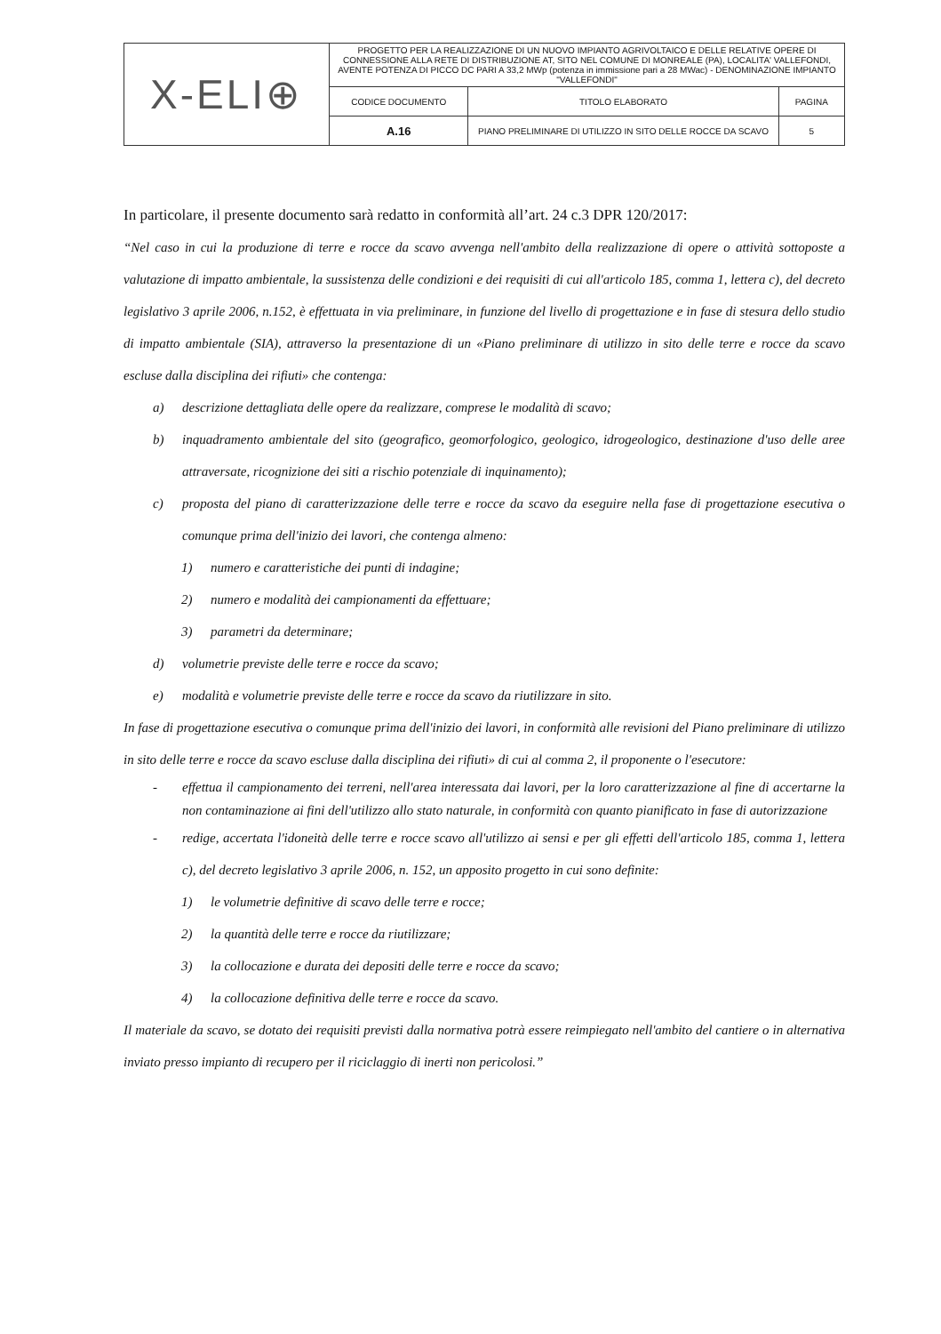| X-ELI⊕ | PROGETTO PER LA REALIZZAZIONE DI UN NUOVO IMPIANTO AGRIVOLTAICO E DELLE RELATIVE OPERE DI CONNESSIONE ALLA RETE DI DISTRIBUZIONE AT, SITO NEL COMUNE DI MONREALE (PA), LOCALITA' VALLEFONDI, AVENTE POTENZA DI PICCO DC PARI A 33,2 MWp (potenza in immissione pari a 28 MWac) - DENOMINAZIONE IMPIANTO "VALLEFONDI" | | |
| | CODICE DOCUMENTO | TITOLO ELABORATO | PAGINA |
| | A.16 | PIANO PRELIMINARE DI UTILIZZO IN SITO DELLE ROCCE DA SCAVO | 5 |
In particolare, il presente documento sarà redatto in conformità all’art. 24 c.3 DPR 120/2017:
“Nel caso in cui la produzione di terre e rocce da scavo avvenga nell'ambito della realizzazione di opere o attività sottoposte a valutazione di impatto ambientale, la sussistenza delle condizioni e dei requisiti di cui all'articolo 185, comma 1, lettera c), del decreto legislativo 3 aprile 2006, n.152, è effettuata in via preliminare, in funzione del livello di progettazione e in fase di stesura dello studio di impatto ambientale (SIA), attraverso la presentazione di un «Piano preliminare di utilizzo in sito delle terre e rocce da scavo escluse dalla disciplina dei rifiuti» che contenga:
a) descrizione dettagliata delle opere da realizzare, comprese le modalità di scavo;
b) inquadramento ambientale del sito (geografico, geomorfologico, geologico, idrogeologico, destinazione d'uso delle aree attraversate, ricognizione dei siti a rischio potenziale di inquinamento);
c) proposta del piano di caratterizzazione delle terre e rocce da scavo da eseguire nella fase di progettazione esecutiva o comunque prima dell'inizio dei lavori, che contenga almeno:
1) numero e caratteristiche dei punti di indagine;
2) numero e modalità dei campionamenti da effettuare;
3) parametri da determinare;
d) volumetrie previste delle terre e rocce da scavo;
e) modalità e volumetrie previste delle terre e rocce da scavo da riutilizzare in sito.
In fase di progettazione esecutiva o comunque prima dell'inizio dei lavori, in conformità alle revisioni del Piano preliminare di utilizzo in sito delle terre e rocce da scavo escluse dalla disciplina dei rifiuti» di cui al comma 2, il proponente o l'esecutore:
- effettua il campionamento dei terreni, nell'area interessata dai lavori, per la loro caratterizzazione al fine di accertarne la non contaminazione ai fini dell'utilizzo allo stato naturale, in conformità con quanto pianificato in fase di autorizzazione
- redige, accertata l'idoneità delle terre e rocce scavo all'utilizzo ai sensi e per gli effetti dell'articolo 185, comma 1, lettera c), del decreto legislativo 3 aprile 2006, n. 152, un apposito progetto in cui sono definite:
1) le volumetrie definitive di scavo delle terre e rocce;
2) la quantità delle terre e rocce da riutilizzare;
3) la collocazione e durata dei depositi delle terre e rocce da scavo;
4) la collocazione definitiva delle terre e rocce da scavo.
Il materiale da scavo, se dotato dei requisiti previsti dalla normativa potrà essere reimpiegato nell'ambito del cantiere o in alternativa inviato presso impianto di recupero per il riciclaggio di inerti non pericolosi.”